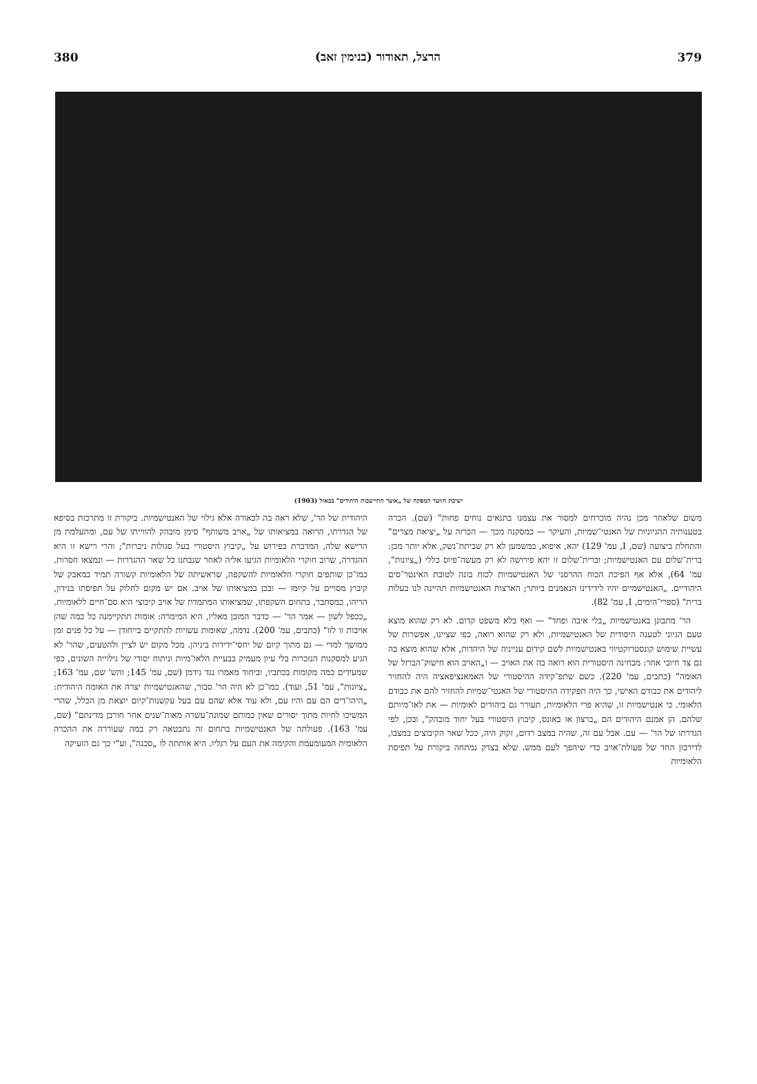380 הרצל, תאודור (בנימין זאב) 379
ישיבת חוועד המפקח של „אוצר התיישבות היהודים" בבאזל (1903)
משום שלאחר מכן נהיה מוכרחים למסור את עצמנו בתנאים נוחים פחות" (שם). הכרה בטענותיה ההגיוניות של האנטי־שמיות, והעיקר — כמסקנה מכך — הכרזה על „יציאת מצרים" והתחלת ביצועה (שם, I, עמ' 129) יהא, איפוא, במשמען לא רק שביתת־נשק, אלא יותר מכן: ברית־שלום עם האנטישמיות; וברית־שלום זו יהא פירושה לא רק מעשה־פיוס כללי („ציונות", עמ' 64), אלא אף הפיכת הכוח ההרסני של האנטישמיות לכוח בונה לטובת האינטר־סים היהודיים. „האנטישמיים יהיו לידידינו הנאמנים ביותר; הארצות האנטישמיות תהיינה לנו בעלות ברית" (ספרי־הימים, I, עמ' 82).
הר' מתבונן באנטישמיות „בלי איבה ופחד" — ואף בלא משפט קדום. לא רק שהוא מוצא טעם הגיוני לטענה היסודית של האנטישמיות, ולא רק שהוא רואה, כפי שציינו, אפשרות של עשיית שימוש קונסטרוקטיווי באנטישמיות לשם קידום ענייניה של היהדות, אלא שהוא מוצא בה גם צד חיובי אחר: מבחינה היסטורית הוא רואה בה את האויב — ו„האויב הוא חישוק־הברזל של האומה" (כתבים, עמ' 220). כשם שתפ־קידה ההיסטורי של האמאנציפאציה היה להחזיר ליהודים את כבודם האישי, כך היה תפקידה ההיסטורי של האנטי־שמיות להחזיר להם את כבודם הלאומי. כי אנטישמיות זו, שהיא פרי הלאומיות, תעורר גם ביהודים לאומיות — את לאו־מיותם שלהם. הן אמנם היהודים הם „ברצון או באונס, קיבוץ היסטורי בעל יחוד מובהק", ובכן, לפי הגדרתו של הר' — עם. אבל עם זה, שהיה במצב רדום, זקוק היה, ככל שאר הקיבוצים במצבו, לדירבון החד של פעולת־אויב כדי שיהפך לעם ממש. שלא בצדק נמתחה ביקורת על תפיסת הלאומיות
היהודית של הר', שלא ראה בה לכאורה אלא גילוי של האנטישמיות. ביקורת זו מתרכזת בסיפא של הגדרתו, הרואה במציאותו של „אויב משותף" סימן מובהק להווייתו של עם, ומתעלמת מן הרישא שלה, המדברת בפירוש על „קיבוץ היסטורי בעל סגולות ניכרות"; והרי רישא זו היא ההגדרה, שרוב חוקרי הלאומיות הגיעו אליה לאחר שנבחנו כל שאר ההגדרות — ונמצאו חסרות. כמו־כן שותפים חוקרי הלאומיות להשקפה, שראשיתה של הלאומיות קשורה תמיד במאבק של קיבוץ מסויים על קיומו — ובכן במציאותו של אויב. אם יש מקום לחלוק על תפיסתו בנידון, הריהו, כמסתבר, בתחום השקפתו, שמציאותו המתמדת של אויב קיבוצי היא סם־חיים ללאומיות. „ככפל לשון — אמר הר' — כדבר המובן מאליו, היא המימרה: אומות תתקיימנה כל כמה שהן אויבות זו לזו" (כתבים, עמ' 200). נדמה, שאומות עשויות להתקיים בייחודן — על כל פנים זמן ממושך למדי — גם מתוך קיום של יחסי־ידידות ביניהן. מכל מקום יש לציין ולהטעים, שהר' לא הגיע למסקנות הנזכרות בלי עיון מעמיק בבעיית הלאו־מיות וניתוח יסודי של גילוייה השונים, כפי שמעידים כמה מקומות בכתביו, וביחוד מאמרו נגד גידמן (שם, עמ' 145; והש' שם, עמ' 163; „ציונות", עמ' 51, ועוד). כמו־כן לא היה הר' סבור, שהאנטישמיות יצרה את האומה היהודית: „היהו־דים הם עם והיו עם, ולא עוד אלא שהם עם בעל עקשנות־קיום יוצאת מן הכלל, שהרי המשיכו לחיות מתוך יסורים שאין כמותם שמונה־עשרה מאות־שנים אחר חורבן מדינתם" (שם, עמ' 163). פעולתה של האנטישמיות בתחום זה נתבטאה רק במה שעוררה את ההכרה הלאומית המעומעמת והקימה את העם על רגליו. היא אותתה לו „סכנה", וע"י כך גם הזעיקה